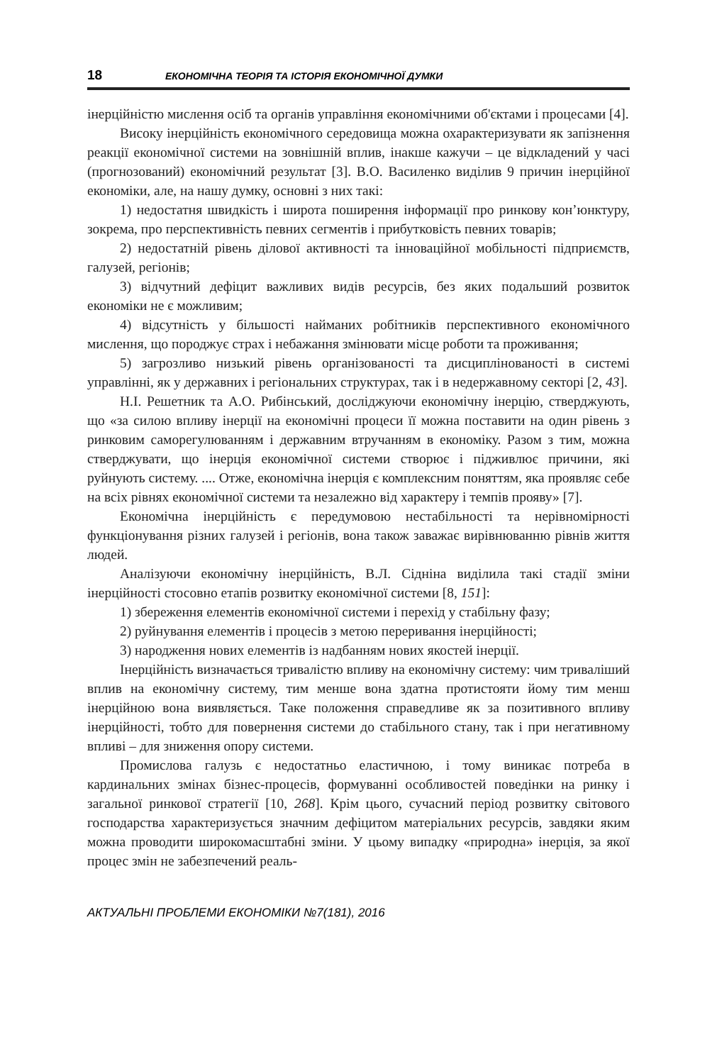18 ЕКОНОМІЧНА ТЕОРІЯ ТА ІСТОРІЯ ЕКОНОМІЧНОЇ ДУМКИ
інерційністю мислення осіб та органів управління економічними об'єктами і процесами [4].
Високу інерційність економічного середовища можна охарактеризувати як запізнення реакції економічної системи на зовнішній вплив, інакше кажучи – це відкладений у часі (прогнозований) економічний результат [3]. В.О. Василенко виділив 9 причин інерційної економіки, але, на нашу думку, основні з них такі:
1) недостатня швидкість і широта поширення інформації про ринкову кон’юнктуру, зокрема, про перспективність певних сегментів і прибутковість певних товарів;
2) недостатній рівень ділової активності та інноваційної мобільності підприємств, галузей, регіонів;
3) відчутний дефіцит важливих видів ресурсів, без яких подальший розвиток економіки не є можливим;
4) відсутність у більшості найманих робітників перспективного економічного мислення, що породжує страх і небажання змінювати місце роботи та проживання;
5) загрозливо низький рівень організованості та дисциплінованості в системі управлінні, як у державних і регіональних структурах, так і в недержавному секторі [2, 43].
Н.І. Решетник та А.О. Рибінський, досліджуючи економічну інерцію, стверджують, що «за силою впливу інерції на економічні процеси її можна поставити на один рівень з ринковим саморегулюванням і державним втручанням в економіку. Разом з тим, можна стверджувати, що інерція економічної системи створює і підживлює причини, які руйнують систему. .... Отже, економічна інерція є комплексним поняттям, яка проявляє себе на всіх рівнях економічної системи та незалежно від характеру і темпів прояву» [7].
Економічна інерційність є передумовою нестабільності та нерівномірності функціонування різних галузей і регіонів, вона також заважає вирівнюванню рівнів життя людей.
Аналізуючи економічну інерційність, В.Л. Сідніна виділила такі стадії зміни інерційності стосовно етапів розвитку економічної системи [8, 151]:
1) збереження елементів економічної системи і перехід у стабільну фазу;
2) руйнування елементів і процесів з метою переривання інерційності;
3) народження нових елементів із надбанням нових якостей інерції.
Інерційність визначається тривалістю впливу на економічну систему: чим триваліший вплив на економічну систему, тим менше вона здатна протистояти йому тим менш інерційною вона виявляється. Таке положення справедливе як за позитивного впливу інерційності, тобто для повернення системи до стабільного стану, так і при негативному впливі – для зниження опору системи.
Промислова галузь є недостатньо еластичною, і тому виникає потреба в кардинальних змінах бізнес-процесів, формуванні особливостей поведінки на ринку і загальної ринкової стратегії [10, 268]. Крім цього, сучасний період розвитку світового господарства характеризується значним дефіцитом матеріальних ресурсів, завдяки яким можна проводити широкомасштабні зміни. У цьому випадку «природна» інерція, за якої процес змін не забезпечений реаль-
АКТУАЛЬНІ ПРОБЛЕМИ ЕКОНОМІКИ №7(181), 2016